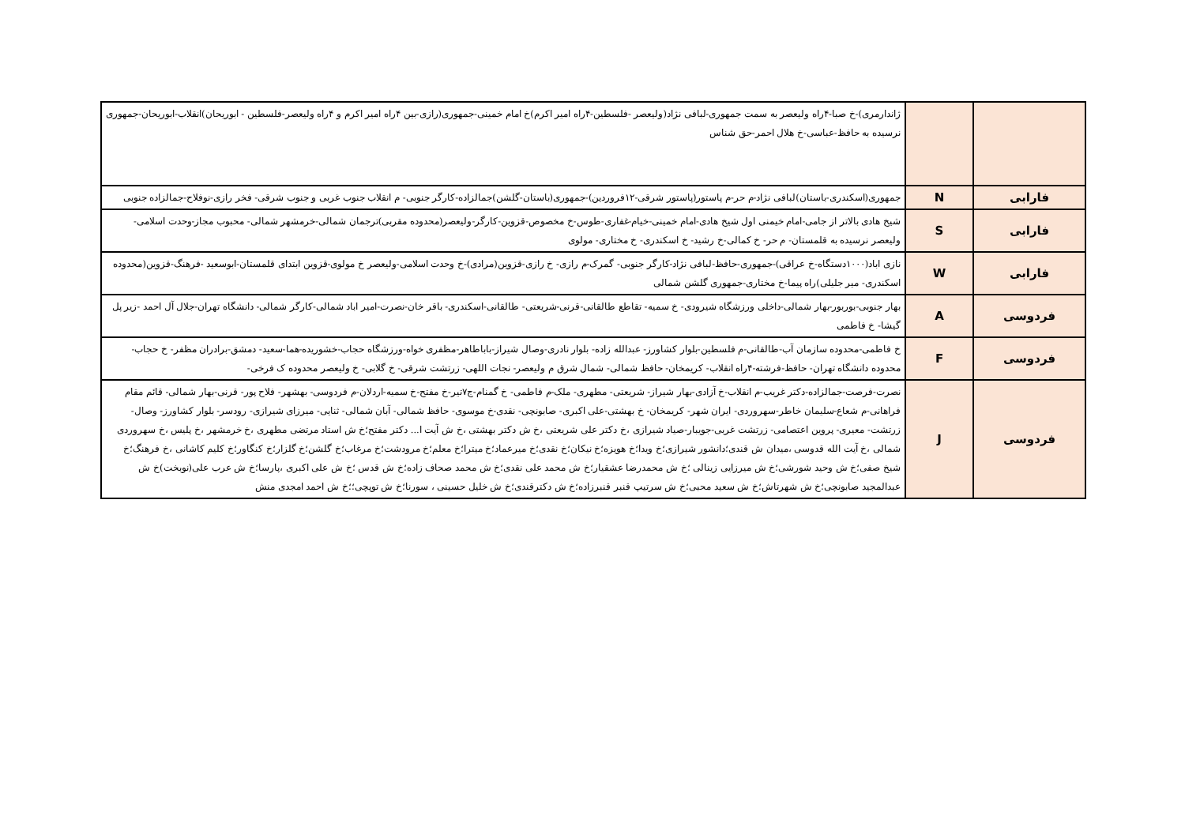| | | ژاندارمری)-خ صبا-۴راه ولیعصر به سمت جمهوری-لبافی نژاد(ولیعصر -فلسطین-۴راه امیر اکرم)خ امام خمینی-جمهوری(رازی-بین ۴راه امیر اکرم و ۴راه ولیعصر-فلسطین - ابوریحان)انقلاب-ابوریحان-جمهوری نرسیده به حافظ-عباسی-خ هلال احمر-حق شناس |
| فارابی | N | جمهوری(اسکندری-باستان)لبافی نژاد-م حر-م پاستور(پاستور شرقی-۱۲فروردین)-جمهوری(باستان-گلشن)جمالزاده-کارگر جنوبی- م انقلاب جنوب غربی و جنوب شرقی- فخر رازی-نوفلاح-جمالزاده جنوبی |
| فارابی | S | شیخ هادی بالاتر از جامی-امام خیمنی اول شیخ هادی-امام خمینی-خیام-غفاری-طوس-خ مخصوص-قزوین-کارگر-ولیعصر(محدوده مقربی)ترجمان شمالی-خرمشهر شمالی- محبوب مجاز-وحدت اسلامی-ولیعصر نرسیده به قلمستان- م حر- خ کمالی-خ رشید- خ اسکندری- خ مختاری- مولوی |
| فارابی | W | نازی اباد(۱۰۰۰دستگاه-خ عراقی)-جمهوری-حافظ-لبافی نژاد-کارگر جنوبی- گمرک-م رازی- خ رازی-قزوین(مرادی)-خ وحدت اسلامی-ولیعصر خ مولوی-قزوین ابتدای قلمستان-ابوسعید -فرهنگ-قزوین(محدوده اسکندری- میر جلیلی)راه پیما-خ مختاری-جمهوری گلشن شمالی |
| فردوسی | A | بهار جنوبی-بوربور-بهار شمالی-داخلی ورزشگاه شیرودی- خ سمیه- تقاطع طالقانی-قرنی-شریعتی- طالقانی-اسکندری- باقر خان-نصرت-امیر اباد شمالی-کارگر شمالی- دانشگاه تهران-جلال آل احمد -زیر پل گیشا- خ فاطمی |
| فردوسی | F | خ فاطمی-محدوده سازمان آب-طالقانی-م فلسطین-بلوار کشاورز- عبدالله زاده- بلوار نادری-وصال شیراز-باباطاهر-مظفری خواه-ورزشگاه حجاب-خشوریده-هما-سعید- دمشق-برادران مظفر- خ حجاب-محدوده دانشگاه تهران- حافظ-فرشته-۴راه انقلاب- کریمخان- حافظ شمالی- شمال شرق م ولیعصر- نجات اللهی- زرتشت شرقی- خ گلابی- خ ولیعصر محدوده ک فرخی- |
| فردوسی | J | نصرت-فرصت-جمالزاده-دکتر غریب-م انقلاب-خ آزادی-بهار شیراز- شریعتی- مطهری- ملک-م فاطمی- خ گمنام-ج۷تیر-خ مفتح-خ سمیه-اردلان-م فردوسی- بهشهر- فلاح پور- قرنی-بهار شمالی- قائم مقام فراهانی-م شعاع-سلیمان خاطر-سهروردی- ایران شهر- کریمخان- خ بهشتی-علی اکبری- صابونچی- نقدی-خ موسوی- حافظ شمالی- آبان شمالی- ثنایی- میرزای شیرازی- رودسر- بلوار کشاورز- وصال- زرتشت- معیری- پروین اعتصامی- زرتشت غربی-جویبار-صیاد شیرازی ،خ دکتر علی شریعتی ،خ ش دکتر بهشتی ،خ ش آیت ا... دکتر مفتح؛خ ش استاد مرتضی مطهری ،خ خرمشهر ،خ پلیس ،خ سهروردی شمالی ،خ آیت الله قدوسی ،میدان ش قندی؛دانشور شیرازی؛خ ویدا؛خ هویزه؛خ نیکان؛خ نقدی؛خ میرعماد؛خ میترا؛خ معلم؛خ مرودشت؛خ مرغاب؛خ گلشن؛خ گلزار؛خ کنگاور؛خ کلیم کاشانی ،خ فرهنگ؛خ شیخ صفی؛خ ش وحید شورشی؛خ ش میرزایی زینالی ؛خ ش محمدرضا عشقیار؛خ ش محمد علی نقدی؛خ ش محمد صحاف زاده؛خ ش قدس ؛خ ش علی اکبری ،پارسا؛خ ش عرب علی(نوبخت)خ ش عبدالمجید صابونچی؛خ ش شهرتاش؛خ ش سعید محبی؛خ ش سرتیپ قنبر قنبرزاده؛خ ش دکترقندی؛خ ش خلیل حسینی ، سورنا؛خ ش توپچی؛؛خ ش احمد امجدی منش |